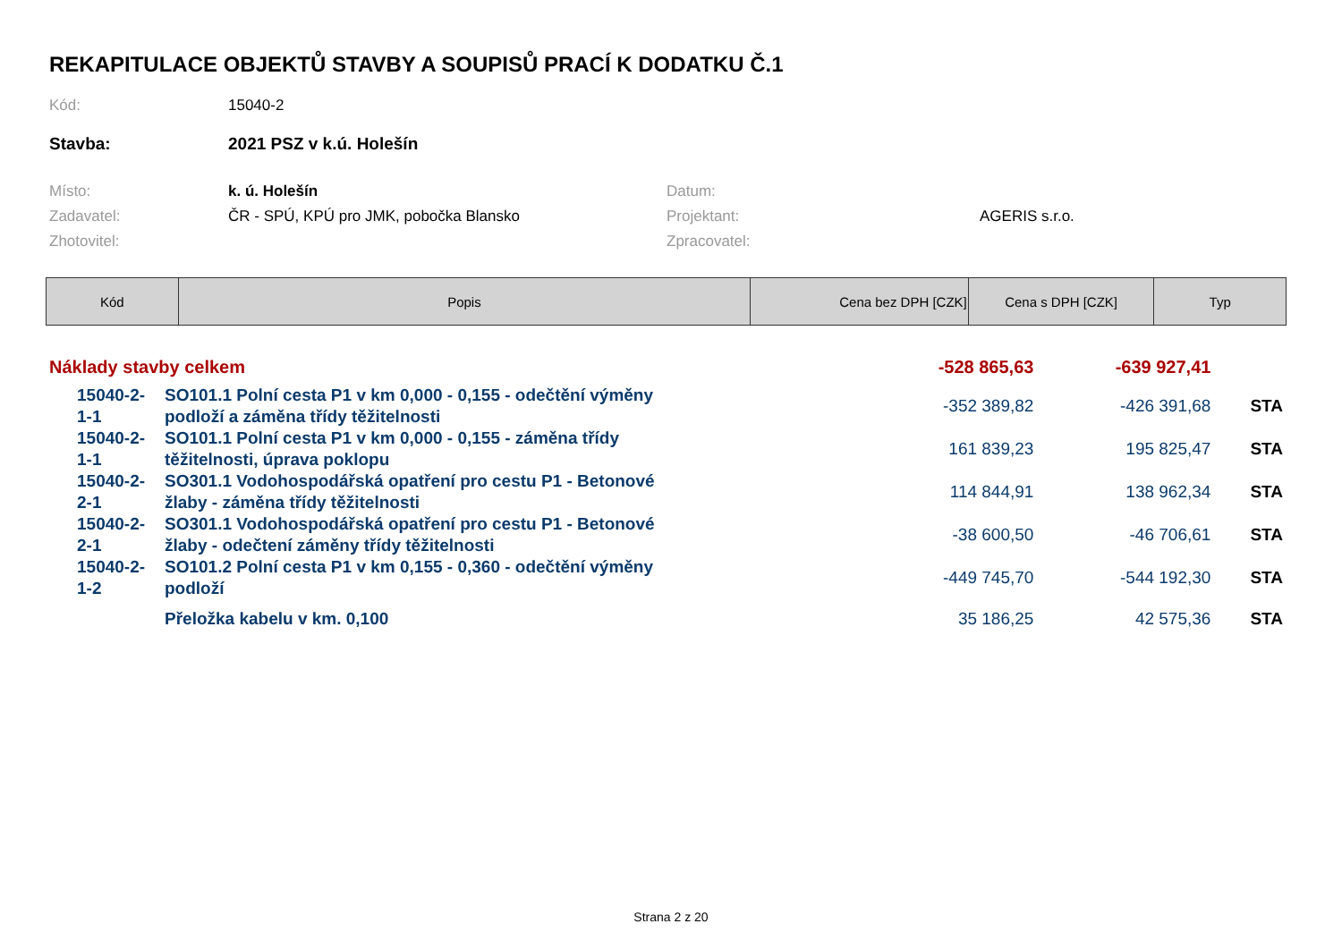REKAPITULACE OBJEKTŮ STAVBY A SOUPISŮ PRACÍ K DODATKU Č.1
Kód: 15040-2
Stavba: 2021 PSZ v k.ú. Holešín
Místo: k. ú. Holešín Datum:
Zadavatel: ČR - SPÚ, KPÚ pro JMK, pobočka Blansko Projektant: AGERIS s.r.o.
Zhotovitel: Zpracovatel:
| Kód | Popis | Cena bez DPH [CZK] | Cena s DPH [CZK] | Typ |
| --- | --- | --- | --- | --- |
| Náklady stavby celkem | | | -528 865,63 | -639 927,41 | |
| 15040-2-1-1 | SO101.1 Polní cesta P1 v km 0,000 - 0,155 - odečtění výměny podloží a záměna třídy těžitelnosti | | -352 389,82 | -426 391,68 | STA |
| 15040-2-1-1 | SO101.1 Polní cesta P1 v km 0,000 - 0,155 - záměna třídy těžitelnosti, úprava poklopu | | 161 839,23 | 195 825,47 | STA |
| 15040-2-2-1 | SO301.1 Vodohospodářská opatření pro cestu P1 - Betonové žlaby - záměna třídy těžitelnosti | | 114 844,91 | 138 962,34 | STA |
| 15040-2-2-1 | SO301.1 Vodohospodářská opatření pro cestu P1 - Betonové žlaby - odečtení záměny třídy těžitelnosti | | -38 600,50 | -46 706,61 | STA |
| 15040-2-1-2 | SO101.2 Polní cesta P1 v km 0,155 - 0,360 - odečtění výměny podloží | | -449 745,70 | -544 192,30 | STA |
| | Přeložka kabelu v km. 0,100 | | 35 186,25 | 42 575,36 | STA |
Strana 2 z 20